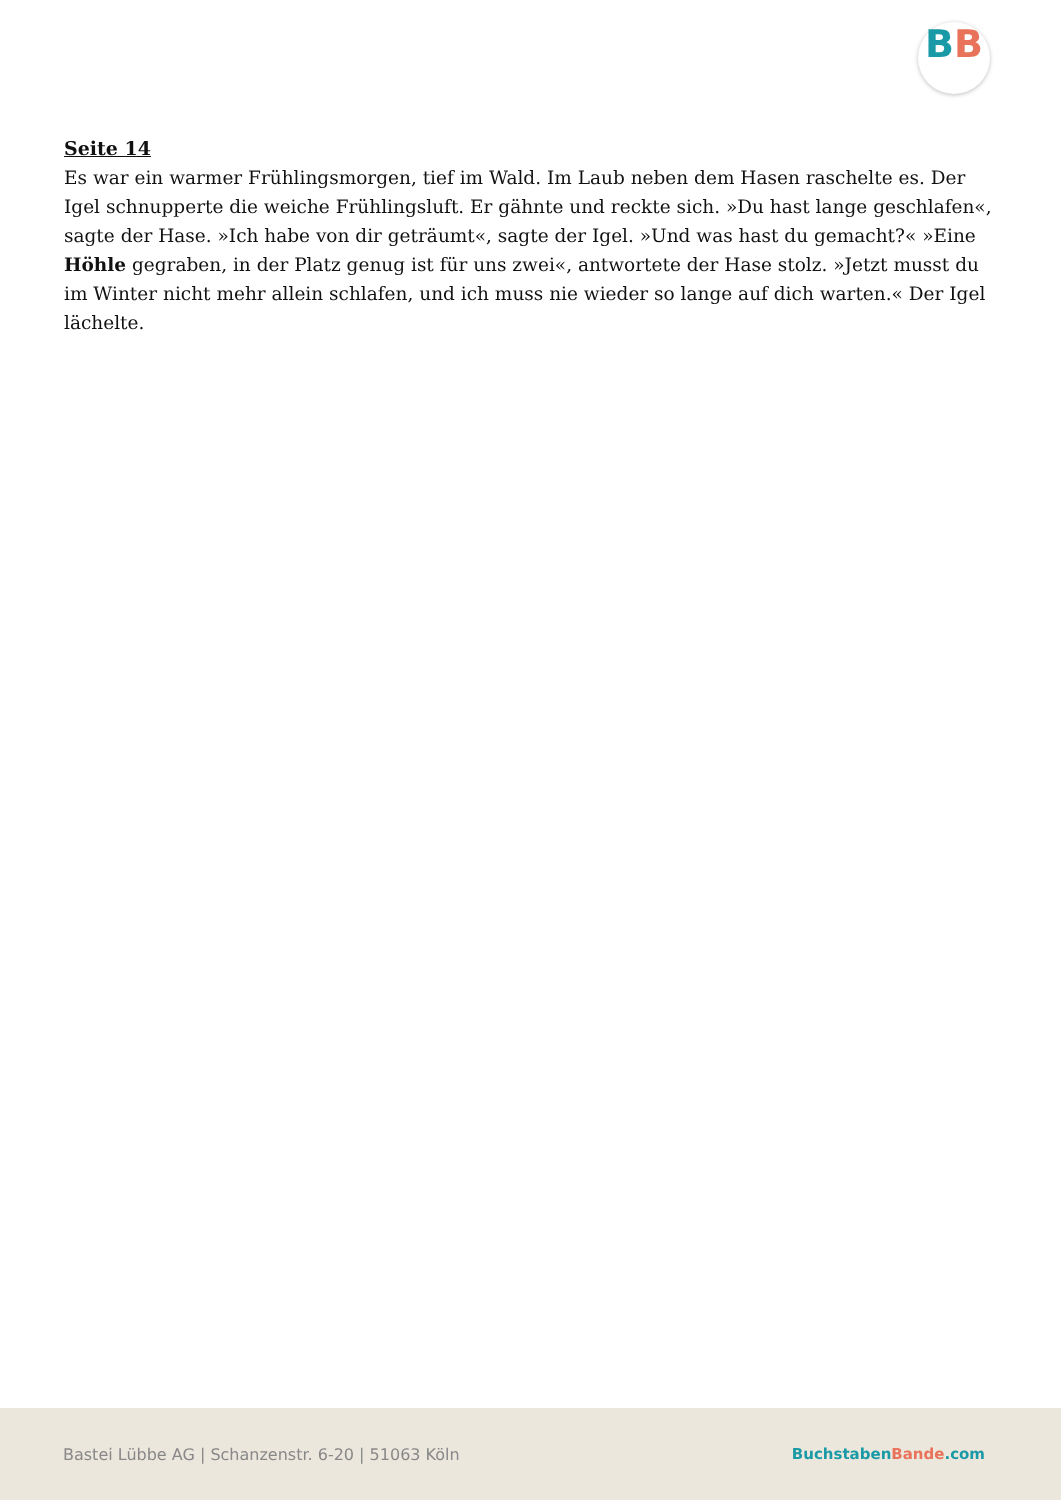BB
Seite 14
Es war ein warmer Frühlingsmorgen, tief im Wald. Im Laub neben dem Hasen raschelte es. Der Igel schnupperte die weiche Frühlingsluft. Er gähnte und reckte sich. »Du hast lange geschlafen«, sagte der Hase. »Ich habe von dir geträumt«, sagte der Igel. »Und was hast du gemacht?« »Eine Höhle gegraben, in der Platz genug ist für uns zwei«, antwortete der Hase stolz. »Jetzt musst du im Winter nicht mehr allein schlafen, und ich muss nie wieder so lange auf dich warten.« Der Igel lächelte.
Bastei Lübbe AG | Schanzenstr. 6-20 | 51063 Köln
Buchstaben Bande.com